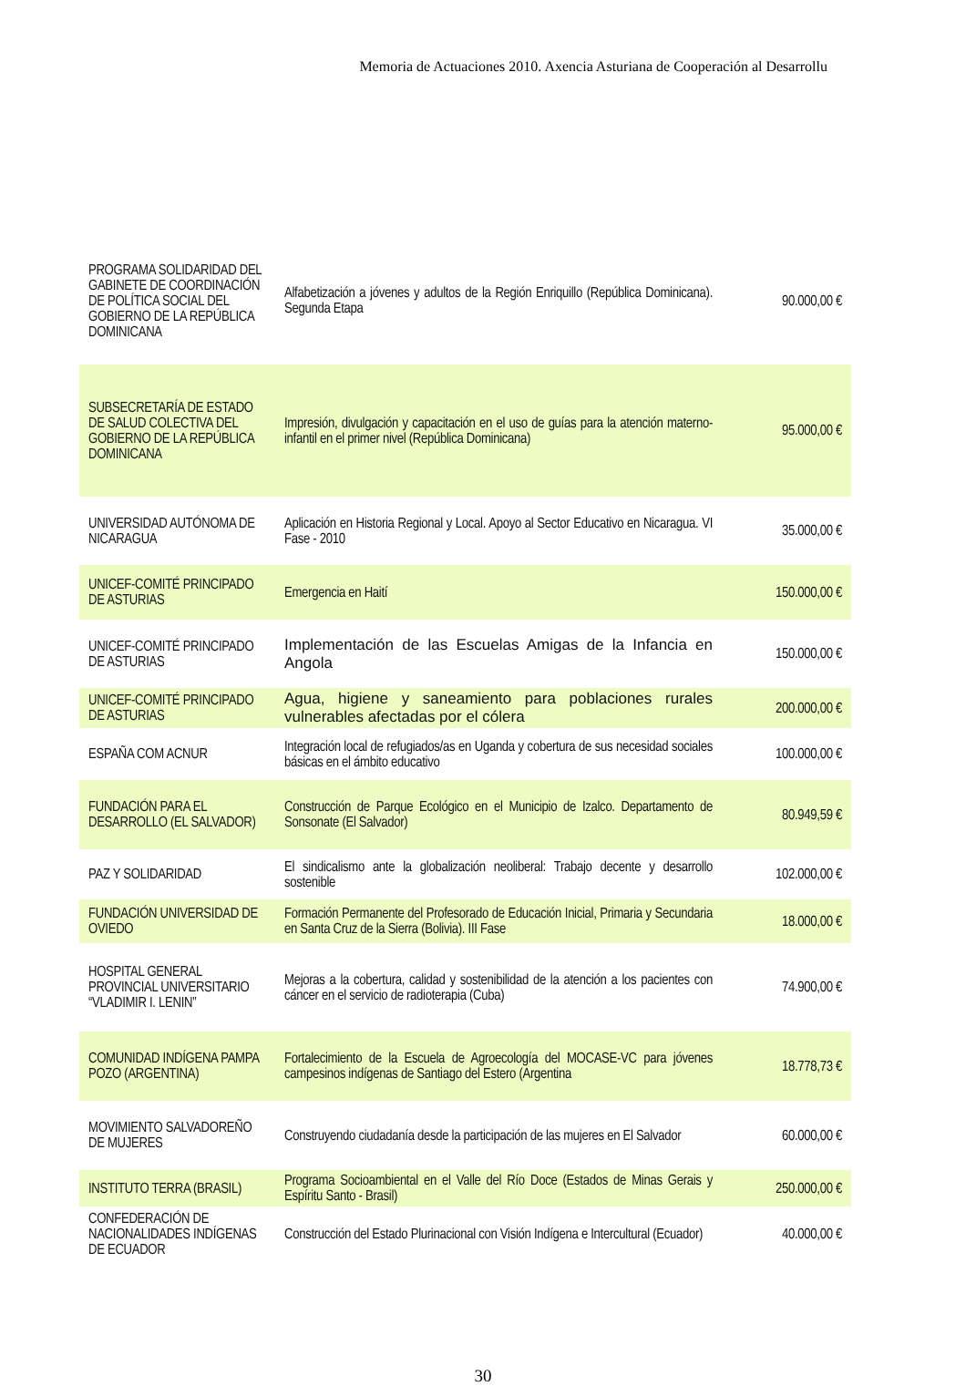Memoria de Actuaciones 2010. Axencia Asturiana de Cooperación al Desarrollu
| PROGRAMA SOLIDARIDAD DEL GABINETE DE COORDINACIÓN DE POLÍTICA SOCIAL DEL GOBIERNO DE LA REPÚBLICA DOMINICANA | Alfabetización a jóvenes y adultos de la Región Enriquillo (República Dominicana). Segunda Etapa | 90.000,00 € |
| SUBSECRETARÍA DE ESTADO DE SALUD COLECTIVA DEL GOBIERNO DE LA REPÚBLICA DOMINICANA | Impresión, divulgación y capacitación en el uso de guías para la atención materno-infantil en el primer nivel (República Dominicana) | 95.000,00 € |
| UNIVERSIDAD AUTÓNOMA DE NICARAGUA | Aplicación en Historia Regional y Local. Apoyo al Sector Educativo en Nicaragua. VI Fase - 2010 | 35.000,00 € |
| UNICEF-COMITÉ PRINCIPADO DE ASTURIAS | Emergencia en Haití | 150.000,00 € |
| UNICEF-COMITÉ PRINCIPADO DE ASTURIAS | Implementación de las Escuelas Amigas de la Infancia en Angola | 150.000,00 € |
| UNICEF-COMITÉ PRINCIPADO DE ASTURIAS | Agua, higiene y saneamiento para poblaciones rurales vulnerables afectadas por el cólera | 200.000,00 € |
| ESPAÑA COM ACNUR | Integración local de refugiados/as en Uganda y cobertura de sus necesidad sociales básicas en el ámbito educativo | 100.000,00 € |
| FUNDACIÓN PARA EL DESARROLLO (EL SALVADOR) | Construcción de Parque Ecológico en el Municipio de Izalco. Departamento de Sonsonate (El Salvador) | 80.949,59 € |
| PAZ Y SOLIDARIDAD | El sindicalismo ante la globalización neoliberal: Trabajo decente y desarrollo sostenible | 102.000,00 € |
| FUNDACIÓN UNIVERSIDAD DE OVIEDO | Formación Permanente del Profesorado de Educación Inicial, Primaria y Secundaria en Santa Cruz de la Sierra (Bolivia). III Fase | 18.000,00 € |
| HOSPITAL GENERAL PROVINCIAL UNIVERSITARIO “VLADIMIR I. LENIN” | Mejoras a la cobertura, calidad y sostenibilidad de la atención a los pacientes con cáncer en el servicio de radioterapia (Cuba) | 74.900,00 € |
| COMUNIDAD INDÍGENA PAMPA POZO (ARGENTINA) | Fortalecimiento de la Escuela de Agroecología del MOCASE-VC para jóvenes campesinos indígenas de Santiago del Estero (Argentina | 18.778,73 € |
| MOVIMIENTO SALVADOREÑO DE MUJERES | Construyendo ciudadanía desde la participación de las mujeres en El Salvador | 60.000,00 € |
| INSTITUTO TERRA (BRASIL) | Programa Socioambiental en el Valle del Río Doce (Estados de Minas Gerais y Espíritu Santo - Brasil) | 250.000,00 € |
| CONFEDERACIÓN DE NACIONALIDADES INDÍGENAS DE ECUADOR | Construcción del Estado Plurinacional con Visión Indígena e Intercultural (Ecuador) | 40.000,00 € |
30